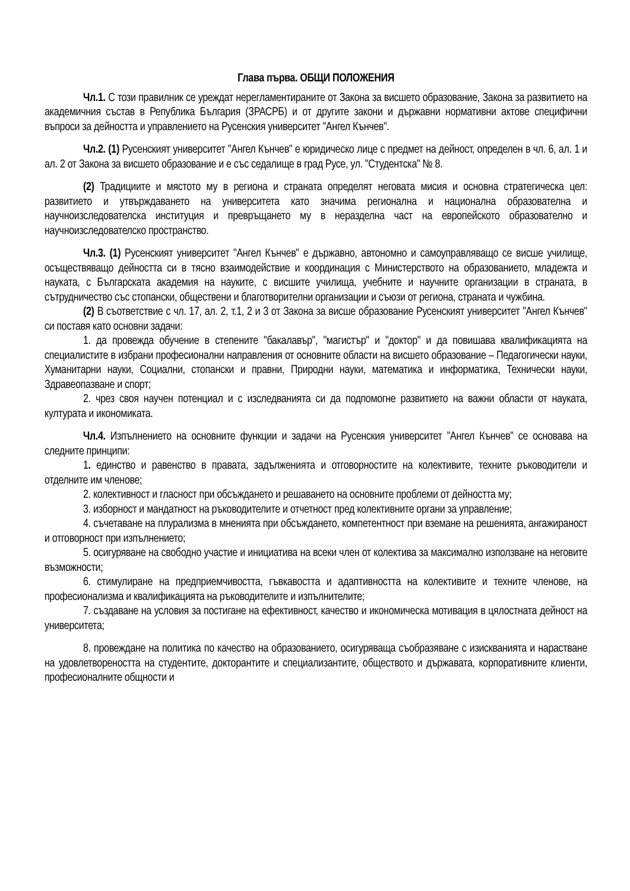Глава първа. ОБЩИ ПОЛОЖЕНИЯ
Чл.1. С този правилник се уреждат нерегламентираните от Закона за висшето образование, Закона за развитието на академичния състав в Република България (ЗРАСРБ) и от другите закони и държавни нормативни актове специфични въпроси за дейността и управлението на Русенския университет "Ангел Кънчев".
Чл.2. (1) Русенският университет "Ангел Кънчев" е юридическо лице с предмет на дейност, определен в чл. 6, ал. 1 и ал. 2 от Закона за висшето образование и е със седалище в град Русе, ул. "Студентска" № 8.
(2) Традициите и мястото му в региона и страната определят неговата мисия и основна стратегическа цел: развитието и утвърждаването на университета като значима регионална и национална образователна и научноизследователска институция и превръщането му в неразделна част на европейското образователно и научноизследователско пространство.
Чл.3. (1) Русенският университет "Ангел Кънчев" е държавно, автономно и самоуправляващо се висше училище, осъществяващо дейността си в тясно взаимодействие и координация с Министерството на образованието, младежта и науката, с Българската академия на науките, с висшите училища, учебните и научните организации в страната, в сътрудничество със стопански, обществени и благотворителни организации и съюзи от региона, страната и чужбина.
(2) В съответствие с чл. 17, ал. 2, т.1, 2 и 3 от Закона за висше образование Русенският университет "Ангел Кънчев" си поставя като основни задачи:
1. да провежда обучение в степените "бакалавър", "магистър" и "доктор" и да повишава квалификацията на специалистите в избрани професионални направления от основните области на висшето образование – Педагогически науки, Хуманитарни науки, Социални, стопански и правни, Природни науки, математика и информатика, Технически науки, Здравеопазване и спорт;
2. чрез своя научен потенциал и с изследванията си да подпомогне развитието на важни области от науката, културата и икономиката.
Чл.4. Изпълнението на основните функции и задачи на Русенския университет "Ангел Кънчев" се основава на следните принципи:
1. единство и равенство в правата, задълженията и отговорностите на колективите, техните ръководители и отделните им членове;
2. колективност и гласност при обсъждането и решаването на основните проблеми от дейността му;
3. изборност и мандатност на ръководителите и отчетност пред колективните органи за управление;
4. съчетаване на плурализма в мненията при обсъждането, компетентност при вземане на решенията, ангажираност и отговорност при изпълнението;
5. осигуряване на свободно участие и инициатива на всеки член от колектива за максимално използване на неговите възможности;
6. стимулиране на предприемчивостта, гъвкавостта и адаптивността на колективите и техните членове, на професионализма и квалификацията на ръководителите и изпълнителите;
7. създаване на условия за постигане на ефективност, качество и икономическа мотивация в цялостната дейност на университета;
8. провеждане на политика по качество на образованието, осигуряваща съобразяване с изискванията и нарастване на удовлетвореността на студентите, докторантите и специализантите, обществото и държавата, корпоративните клиенти, професионалните общности и